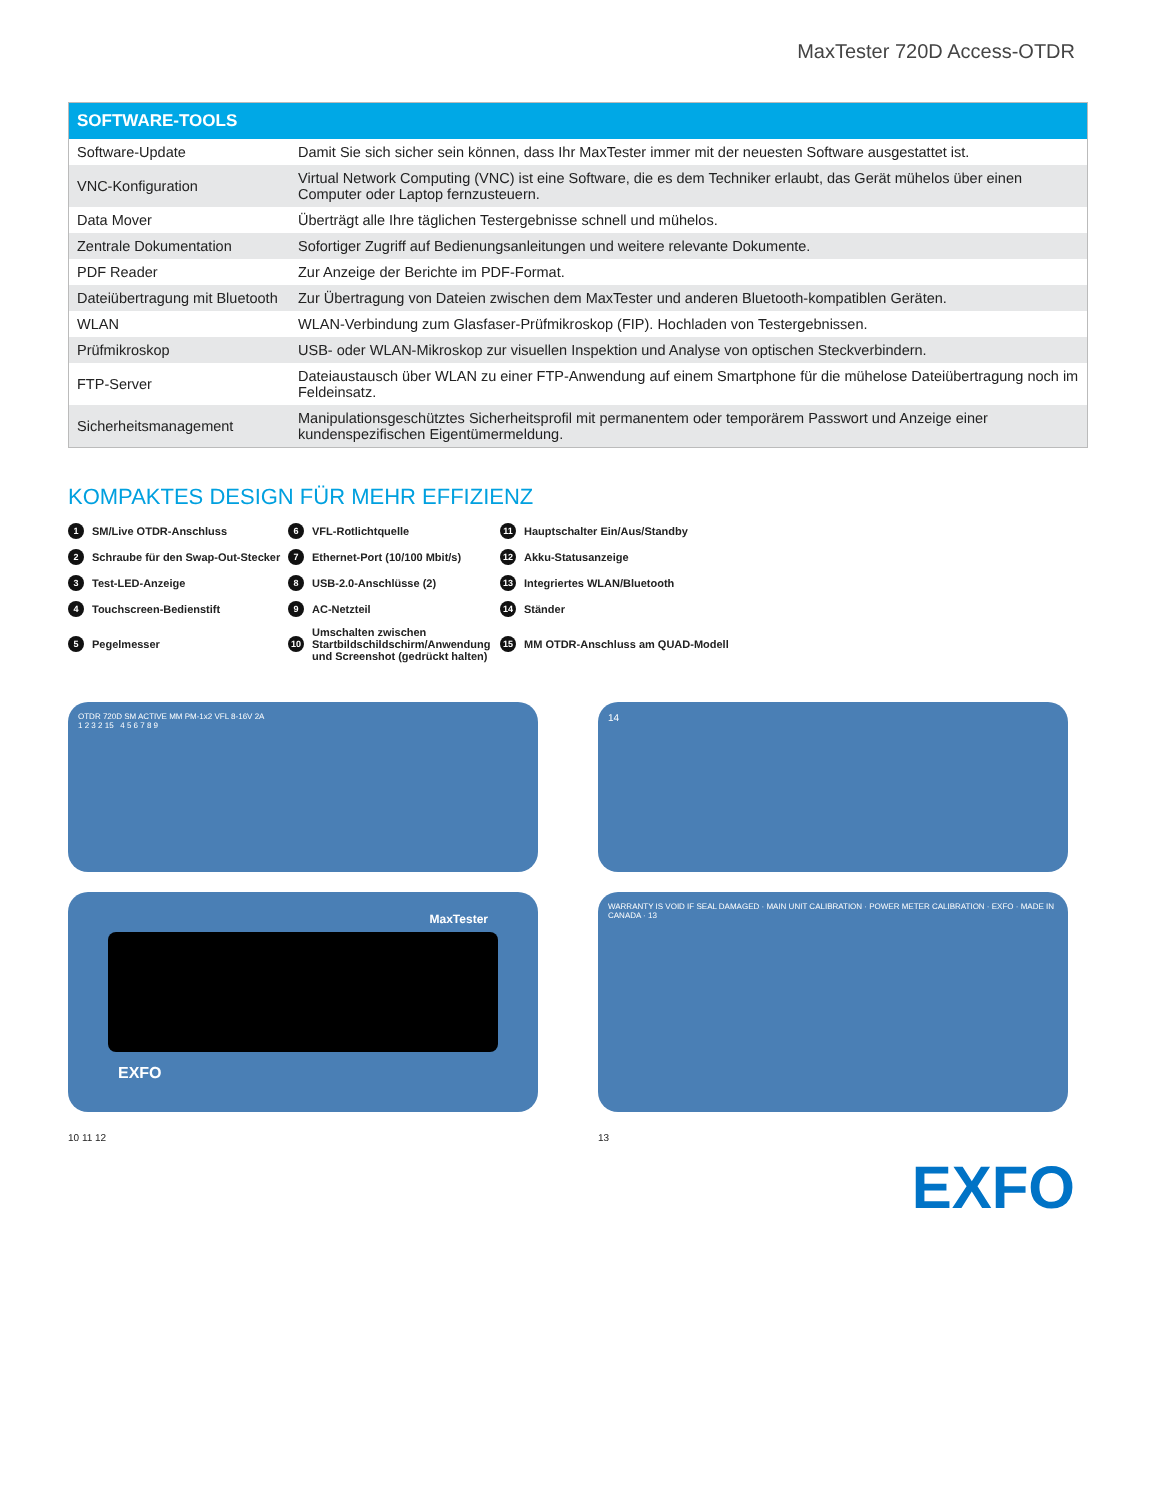MaxTester 720D Access-OTDR
| SOFTWARE-TOOLS | |
| --- | --- |
| Software-Update | Damit Sie sich sicher sein können, dass Ihr MaxTester immer mit der neuesten Software ausgestattet ist. |
| VNC-Konfiguration | Virtual Network Computing (VNC) ist eine Software, die es dem Techniker erlaubt, das Gerät mühelos über einen Computer oder Laptop fernzusteuern. |
| Data Mover | Überträgt alle Ihre täglichen Testergebnisse schnell und mühelos. |
| Zentrale Dokumentation | Sofortiger Zugriff auf Bedienungsanleitungen und weitere relevante Dokumente. |
| PDF Reader | Zur Anzeige der Berichte im PDF-Format. |
| Dateiübertragung mit Bluetooth | Zur Übertragung von Dateien zwischen dem MaxTester und anderen Bluetooth-kompatiblen Geräten. |
| WLAN | WLAN-Verbindung zum Glasfaser-Prüfmikroskop (FIP). Hochladen von Testergebnissen. |
| Prüfmikroskop | USB- oder WLAN-Mikroskop zur visuellen Inspektion und Analyse von optischen Steckverbindern. |
| FTP-Server | Dateiaustausch über WLAN zu einer FTP-Anwendung auf einem Smartphone für die mühelose Dateiübertragung noch im Feldeinsatz. |
| Sicherheitsmanagement | Manipulationsgeschütztes Sicherheitsprofil mit permanentem oder temporärem Passwort und Anzeige einer kundenspezifischen Eigentümermeldung. |
KOMPAKTES DESIGN FÜR MEHR EFFIZIENZ
1 SM/Live OTDR-Anschluss
6 VFL-Rotlichtquelle
11 Hauptschalter Ein/Aus/Standby
2 Schraube für den Swap-Out-Stecker
7 Ethernet-Port (10/100 Mbit/s)
12 Akku-Statusanzeige
3 Test-LED-Anzeige
8 USB-2.0-Anschlüsse (2)
13 Integriertes WLAN/Bluetooth
4 Touchscreen-Bedienstift
9 AC-Netzteil
14 Ständer
5 Pegelmesser
10 Umschalten zwischen Startbildschildschirm/Anwendung und Screenshot (gedrückt halten)
15 MM OTDR-Anschluss am QUAD-Modell
OTDR 720D SM ACTIVE MM PM-1x2 VFL 8-16V 2A
1 2 3 2 15 4 5 6 7 8 9
14
MaxTester
EXFO
WARRANTY IS VOID IF SEAL DAMAGED · MAIN UNIT CALIBRATION · POWER METER CALIBRATION · EXFO · MADE IN CANADA · 13
10 11 12
13
EXFO